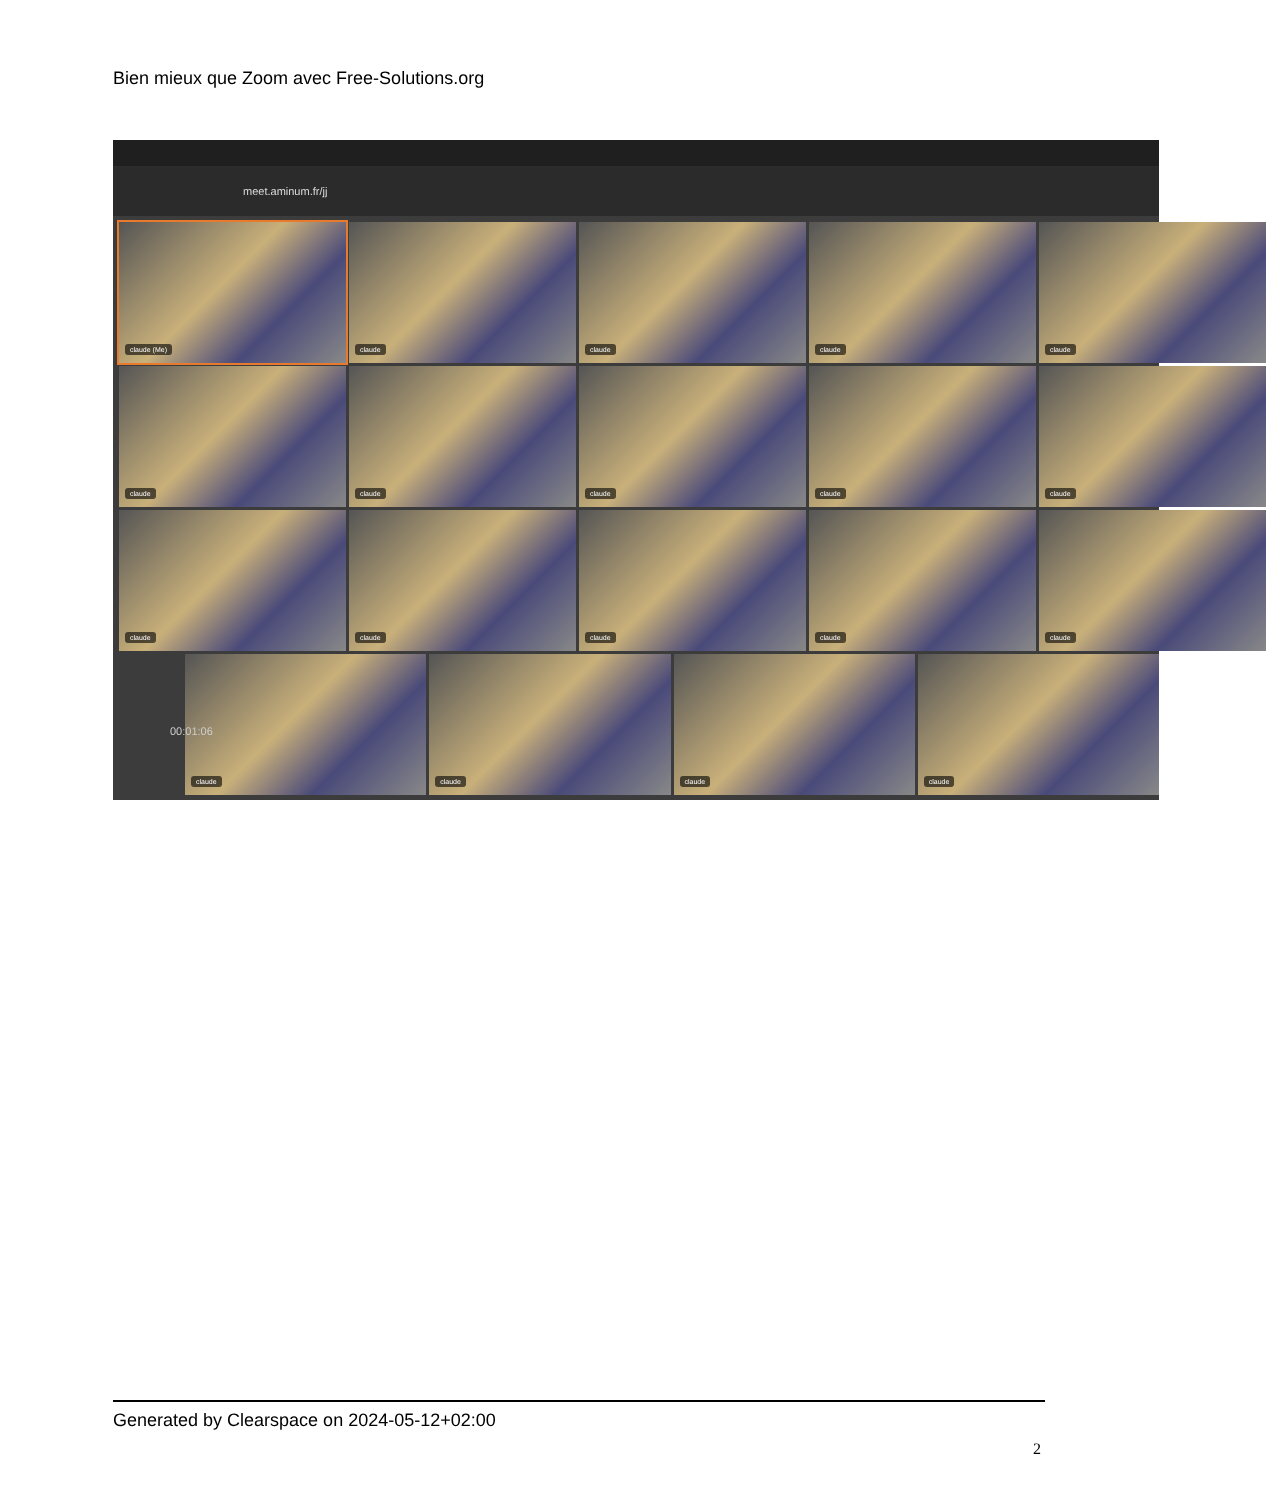Bien mieux que Zoom avec Free-Solutions.org
meet.aminum.fr/jj
claude (Me)
claude
claude
claude
claude
claude
claude
claude
claude
claude
claude
claude
claude
claude
claude
claude
claude
claude
claude
00:01:06
Generated by Clearspace on 2024-05-12+02:00
2